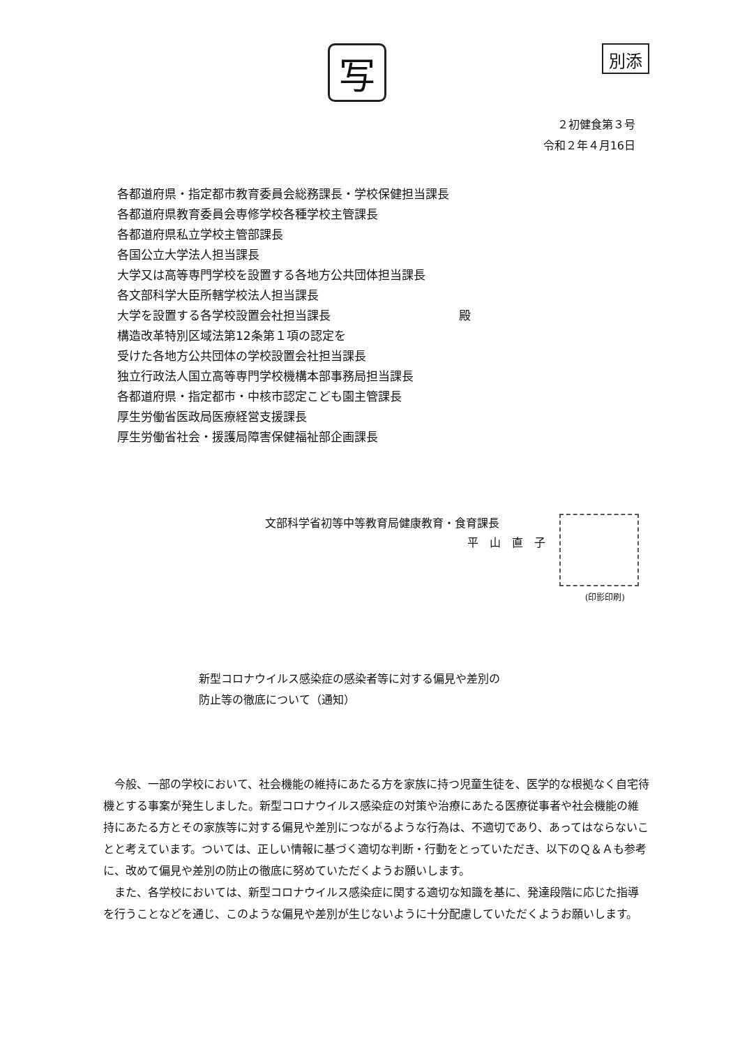写
別添
２初健食第３号
令和２年４月16日
各都道府県・指定都市教育委員会総務課長・学校保健担当課長
各都道府県教育委員会専修学校各種学校主管課長
各都道府県私立学校主管部課長
各国公立大学法人担当課長
大学又は高等専門学校を設置する各地方公共団体担当課長
各文部科学大臣所轄学校法人担当課長
大学を設置する各学校設置会社担当課長
構造改革特別区域法第12条第１項の認定を
受けた各地方公共団体の学校設置会社担当課長
独立行政法人国立高等専門学校機構本部事務局担当課長
各都道府県・指定都市・中核市認定こども園主管課長
厚生労働省医政局医療経営支援課長
厚生労働省社会・援護局障害保健福祉部企画課長
殿
文部科学省初等中等教育局健康教育・食育課長
平　山　直　子
(印影印刷)
新型コロナウイルス感染症の感染者等に対する偏見や差別の
防止等の徹底について（通知）
今般、一部の学校において、社会機能の維持にあたる方を家族に持つ児童生徒を、医学的な根拠なく自宅待機とする事案が発生しました。新型コロナウイルス感染症の対策や治療にあたる医療従事者や社会機能の維持にあたる方とその家族等に対する偏見や差別につながるような行為は、不適切であり、あってはならないことと考えています。ついては、正しい情報に基づく適切な判断・行動をとっていただき、以下のＱ＆Ａも参考に、改めて偏見や差別の防止の徹底に努めていただくようお願いします。
また、各学校においては、新型コロナウイルス感染症に関する適切な知識を基に、発達段階に応じた指導を行うことなどを通じ、このような偏見や差別が生じないように十分配慮していただくようお願いします。